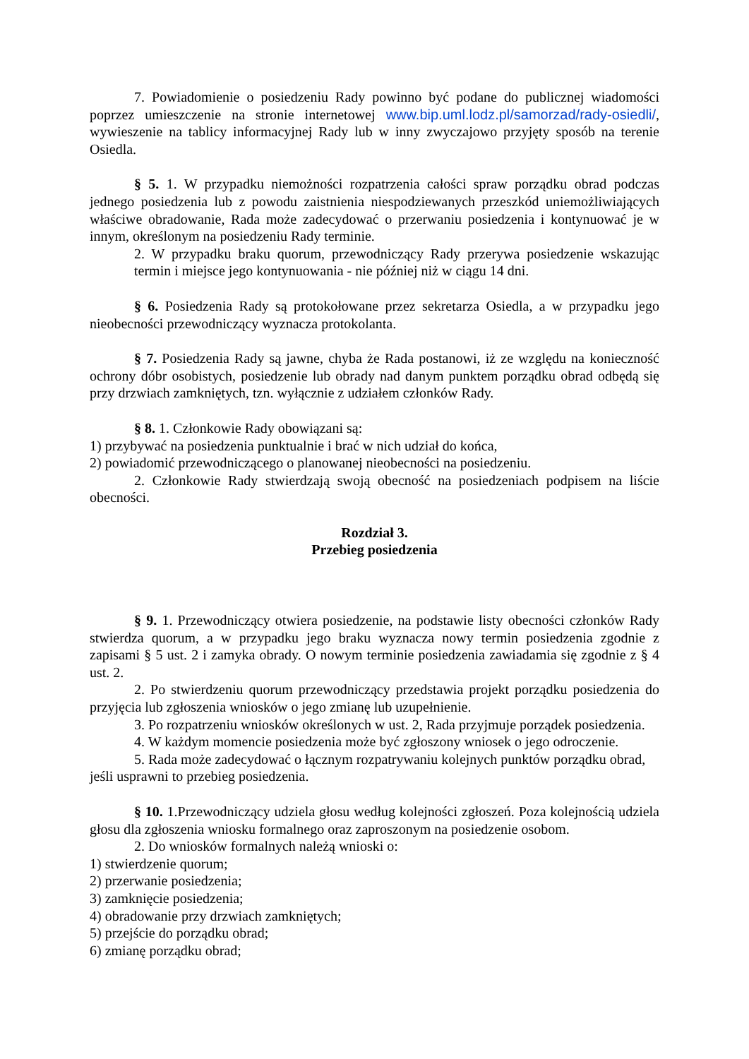7. Powiadomienie o posiedzeniu Rady powinno być podane do publicznej wiadomości poprzez umieszczenie na stronie internetowej www.bip.uml.lodz.pl/samorzad/rady-osiedli/, wywieszenie na tablicy informacyjnej Rady lub w inny zwyczajowo przyjęty sposób na terenie Osiedla.
§ 5. 1. W przypadku niemożności rozpatrzenia całości spraw porządku obrad podczas jednego posiedzenia lub z powodu zaistnienia niespodziewanych przeszkód uniemożliwiających właściwe obradowanie, Rada może zadecydować o przerwaniu posiedzenia i kontynuować je w innym, określonym na posiedzeniu Rady terminie.
2. W przypadku braku quorum, przewodniczący Rady przerywa posiedzenie wskazując termin i miejsce jego kontynuowania - nie później niż w ciągu 14 dni.
§ 6. Posiedzenia Rady są protokołowane przez sekretarza Osiedla, a w przypadku jego nieobecności przewodniczący wyznacza protokolanta.
§ 7. Posiedzenia Rady są jawne, chyba że Rada postanowi, iż ze względu na konieczność ochrony dóbr osobistych, posiedzenie lub obrady nad danym punktem porządku obrad odbędą się przy drzwiach zamkniętych, tzn. wyłącznie z udziałem członków Rady.
§ 8. 1. Członkowie Rady obowiązani są:
1) przybywać na posiedzenia punktualnie i brać w nich udział do końca,
2) powiadomić przewodniczącego o planowanej nieobecności na posiedzeniu.
2. Członkowie Rady stwierdzają swoją obecność na posiedzeniach podpisem na liście obecności.
Rozdział 3.
Przebieg posiedzenia
§ 9. 1. Przewodniczący otwiera posiedzenie, na podstawie listy obecności członków Rady stwierdza quorum, a w przypadku jego braku wyznacza nowy termin posiedzenia zgodnie z zapisami § 5 ust. 2 i zamyka obrady. O nowym terminie posiedzenia zawiadamia się zgodnie z § 4 ust. 2.
2. Po stwierdzeniu quorum przewodniczący przedstawia projekt porządku posiedzenia do przyjęcia lub zgłoszenia wniosków o jego zmianę lub uzupełnienie.
3. Po rozpatrzeniu wniosków określonych w ust. 2, Rada przyjmuje porządek posiedzenia.
4. W każdym momencie posiedzenia może być zgłoszony wniosek o jego odroczenie.
5. Rada może zadecydować o łącznym rozpatrywaniu kolejnych punktów porządku obrad, jeśli usprawni to przebieg posiedzenia.
§ 10. 1.Przewodniczący udziela głosu według kolejności zgłoszeń. Poza kolejnością udziela głosu dla zgłoszenia wniosku formalnego oraz zaproszonym na posiedzenie osobom.
2. Do wniosków formalnych należą wnioski o:
1) stwierdzenie quorum;
2) przerwanie posiedzenia;
3) zamknięcie posiedzenia;
4) obradowanie przy drzwiach zamkniętych;
5) przejście do porządku obrad;
6) zmianę porządku obrad;